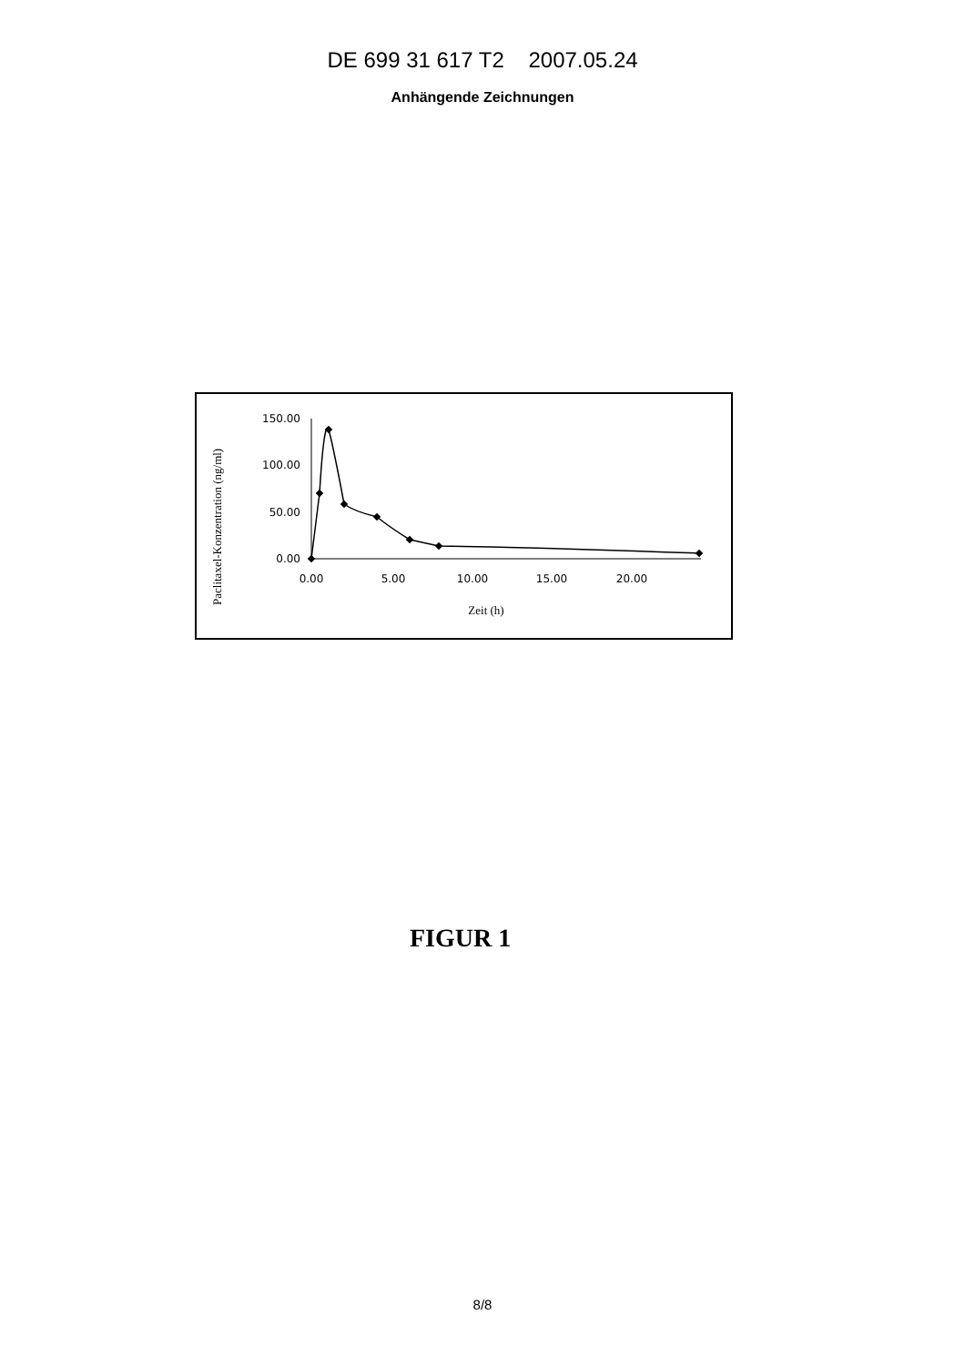DE 699 31 617 T2 2007.05.24
Anhängende Zeichnungen
Paclitaxel-Konzentration (ng/ml)
150.00
100.00
50.00
0.00
0.00
5.00
10.00
15.00
20.00
Zeit (h)
FIGUR 1
8/8